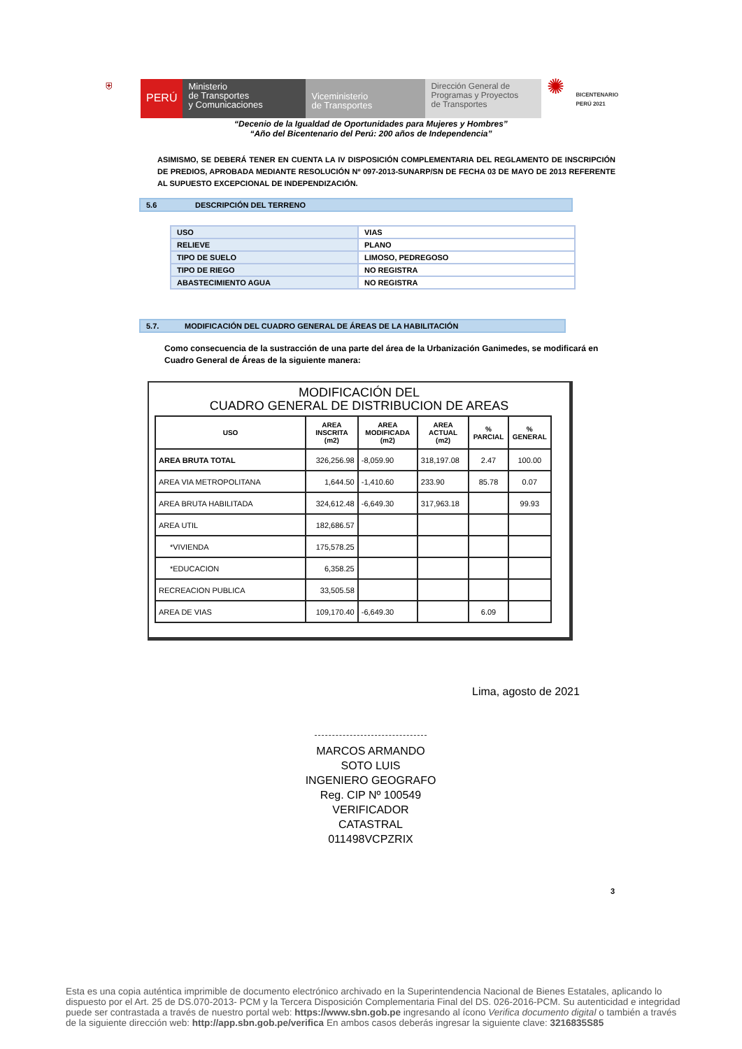⛨
PERÚ
Ministerio
de Transportes
y Comunicaciones
Viceministerio
de Transportes
Dirección General de
Programas y Proyectos
de Transportes
✺
BICENTENARIO
PERÚ 2021
“Decenio de la Igualdad de Oportunidades para Mujeres y Hombres”
“Año del Bicentenario del Perú: 200 años de Independencia”
ASIMISMO, SE DEBERÁ TENER EN CUENTA LA IV DISPOSICIÓN COMPLEMENTARIA DEL REGLAMENTO DE INSCRIPCIÓN DE PREDIOS, APROBADA MEDIANTE RESOLUCIÓN Nº 097-2013-SUNARP/SN DE FECHA 03 DE MAYO DE 2013 REFERENTE AL SUPUESTO EXCEPCIONAL DE INDEPENDIZACIÓN.
5.6 DESCRIPCIÓN DEL TERRENO
| USO | VIAS |
| RELIEVE | PLANO |
| TIPO DE SUELO | LIMOSO, PEDREGOSO |
| TIPO DE RIEGO | NO REGISTRA |
| ABASTECIMIENTO AGUA | NO REGISTRA |
5.7. MODIFICACIÓN DEL CUADRO GENERAL DE ÁREAS DE LA HABILITACIÓN
Como consecuencia de la sustracción de una parte del área de la Urbanización Ganimedes, se modificará en Cuadro General de Áreas de la siguiente manera:
MODIFICACIÓN DEL
CUADRO GENERAL DE DISTRIBUCION DE AREAS
| USO | AREA INSCRITA (m2) | AREA MODIFICADA (m2) | AREA ACTUAL (m2) | % PARCIAL | % GENERAL |
| --- | --- | --- | --- | --- | --- |
| AREA BRUTA TOTAL | 326,256.98 | -8,059.90 | 318,197.08 | 2.47 | 100.00 |
| AREA VIA METROPOLITANA | 1,644.50 | -1,410.60 | 233.90 | 85.78 | 0.07 |
| AREA BRUTA HABILITADA | 324,612.48 | -6,649.30 | 317,963.18 | | 99.93 |
| AREA UTIL | 182,686.57 | | | | |
| *VIVIENDA | 175,578.25 | | | | |
| *EDUCACION | 6,358.25 | | | | |
| RECREACION PUBLICA | 33,505.58 | | | | |
| AREA DE VIAS | 109,170.40 | -6,649.30 | | 6.09 | |
Lima, agosto de 2021
MARCOS ARMANDO
SOTO LUIS
INGENIERO GEOGRAFO
Reg. CIP Nº 100549
VERIFICADOR CATASTRAL
011498VCPZRIX
3
Esta es una copia auténtica imprimible de documento electrónico archivado en la Superintendencia Nacional de Bienes Estatales, aplicando lo dispuesto por el Art. 25 de DS.070-2013- PCM y la Tercera Disposición Complementaria Final del DS. 026-2016-PCM. Su autenticidad e integridad puede ser contrastada a través de nuestro portal web: https://www.sbn.gob.pe ingresando al ícono Verifica documento digital o también a través de la siguiente dirección web: http://app.sbn.gob.pe/verifica En ambos casos deberás ingresar la siguiente clave: 3216835S85